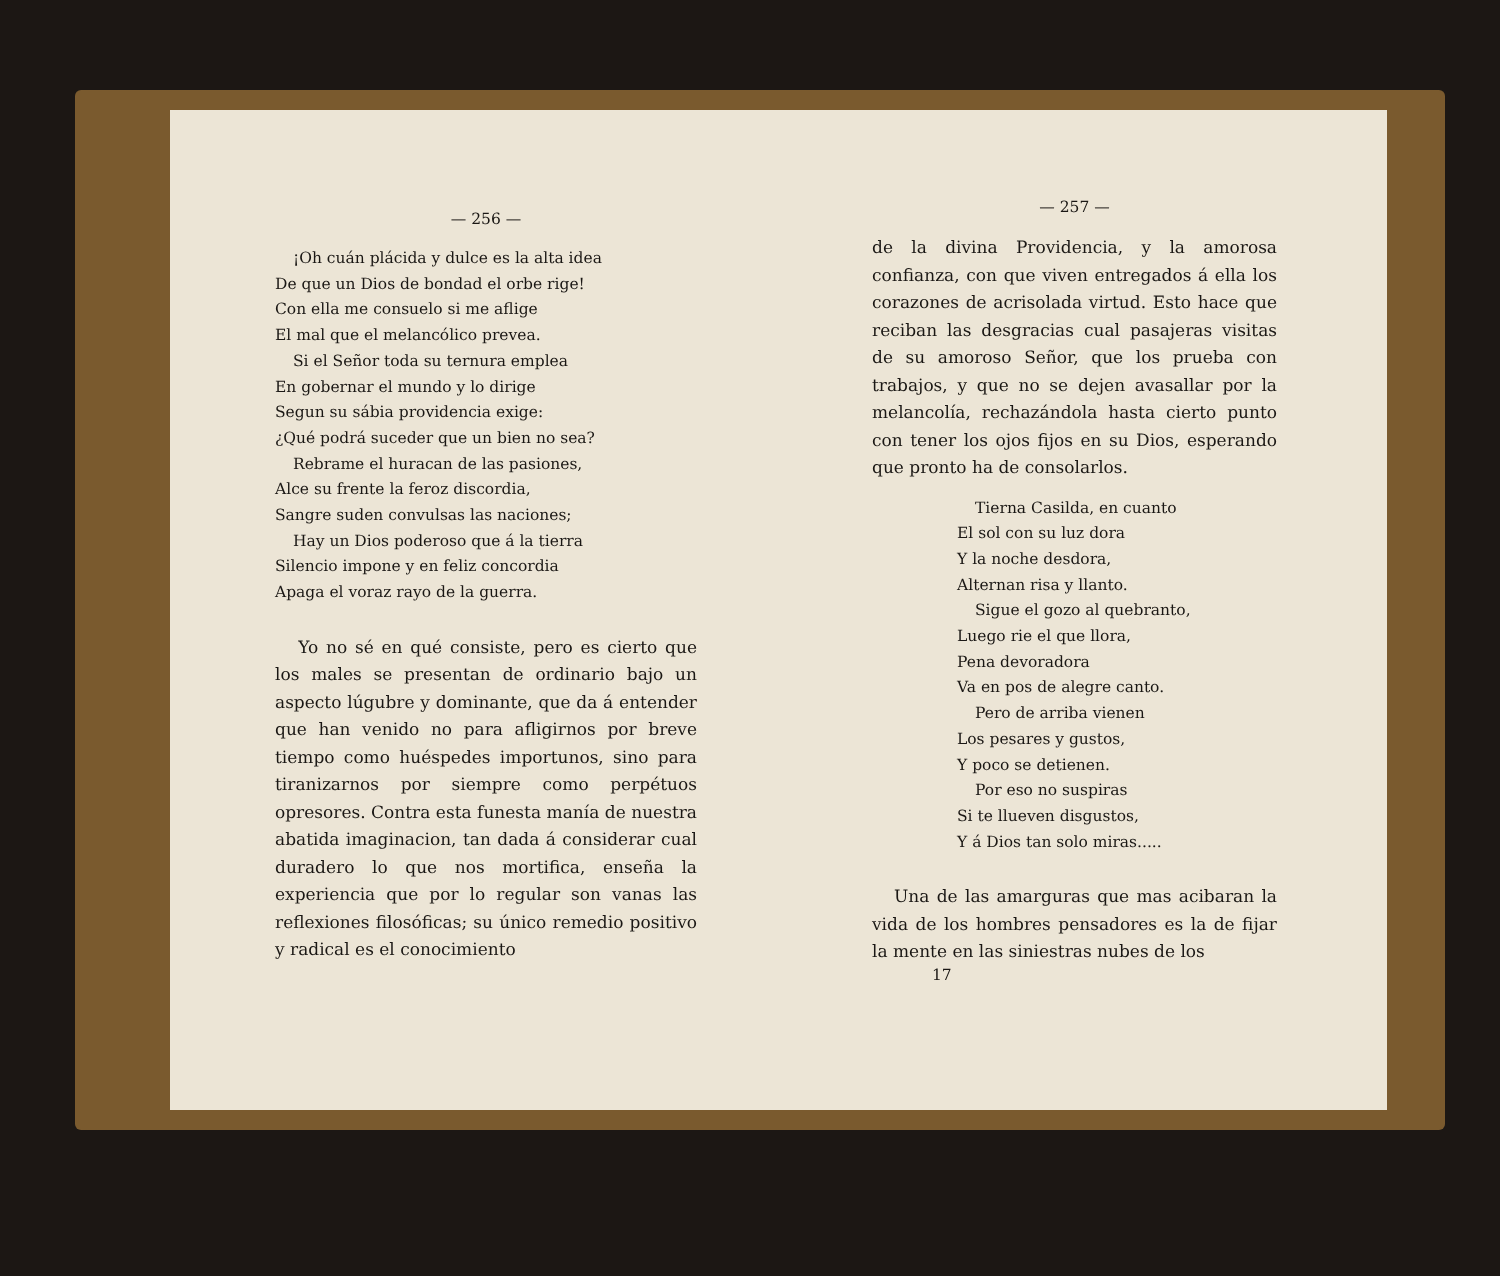— 256 —
¡Oh cuán plácida y dulce es la alta idea
De que un Dios de bondad el orbe rige!
Con ella me consuelo si me aflige
El mal que el melancólico prevea.
Si el Señor toda su ternura emplea
En gobernar el mundo y lo dirige
Segun su sábia providencia exige:
¿Qué podrá suceder que un bien no sea?
Rebrame el huracan de las pasiones,
Alce su frente la feroz discordia,
Sangre suden convulsas las naciones;
Hay un Dios poderoso que á la tierra
Silencio impone y en feliz concordia
Apaga el voraz rayo de la guerra.
Yo no sé en qué consiste, pero es cierto que los males se presentan de ordinario bajo un aspecto lúgubre y dominante, que da á entender que han venido no para afligirnos por breve tiempo como huéspedes importunos, sino para tiranizarnos por siempre como perpétuos opresores. Contra esta funesta manía de nuestra abatida imaginacion, tan dada á considerar cual duradero lo que nos mortifica, enseña la experiencia que por lo regular son vanas las reflexiones filosóficas; su único remedio positivo y radical es el conocimiento
— 257 —
de la divina Providencia, y la amorosa confianza, con que viven entregados á ella los corazones de acrisolada virtud. Esto hace que reciban las desgracias cual pasajeras visitas de su amoroso Señor, que los prueba con trabajos, y que no se dejen avasallar por la melancolía, rechazándola hasta cierto punto con tener los ojos fijos en su Dios, esperando que pronto ha de consolarlos.
Tierna Casilda, en cuanto
El sol con su luz dora
Y la noche desdora,
Alternan risa y llanto.
Sigue el gozo al quebranto,
Luego rie el que llora,
Pena devoradora
Va en pos de alegre canto.
Pero de arriba vienen
Los pesares y gustos,
Y poco se detienen.
Por eso no suspiras
Si te llueven disgustos,
Y á Dios tan solo miras.....
Una de las amarguras que mas acibaran la vida de los hombres pensadores es la de fijar la mente en las siniestras nubes de los
17